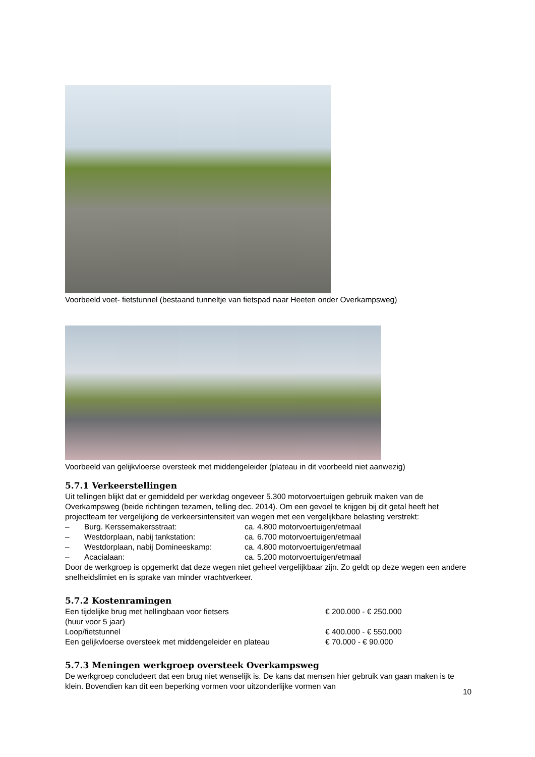Voorbeeld voet- fietstunnel (bestaand tunneltje van fietspad naar Heeten onder Overkampsweg)
Voorbeeld van gelijkvloerse oversteek met middengeleider (plateau in dit voorbeeld niet aanwezig)
5.7.1 Verkeerstellingen
Uit tellingen blijkt dat er gemiddeld per werkdag ongeveer 5.300 motorvoertuigen gebruik maken van de Overkampsweg (beide richtingen tezamen, telling dec. 2014). Om een gevoel te krijgen bij dit getal heeft het projectteam ter vergelijking de verkeersintensiteit van wegen met een vergelijkbare belasting verstrekt:
| – | Burg. Kerssemakersstraat: | ca. 4.800 motorvoertuigen/etmaal |
| – | Westdorplaan, nabij tankstation: | ca. 6.700 motorvoertuigen/etmaal |
| – | Westdorplaan, nabij Domineeskamp: | ca. 4.800 motorvoertuigen/etmaal |
| – | Acacialaan: | ca. 5.200 motorvoertuigen/etmaal |
Door de werkgroep is opgemerkt dat deze wegen niet geheel vergelijkbaar zijn. Zo geldt op deze wegen een andere snelheidslimiet en is sprake van minder vrachtverkeer.
5.7.2 Kostenramingen
| Een tijdelijke brug met hellingbaan voor fietsers (huur voor 5 jaar) | € 200.000 - € 250.000 |
| Loop/fietstunnel | € 400.000 - € 550.000 |
| Een gelijkvloerse oversteek met middengeleider en plateau | € 70.000 - € 90.000 |
5.7.3 Meningen werkgroep oversteek Overkampsweg
De werkgroep concludeert dat een brug niet wenselijk is. De kans dat mensen hier gebruik van gaan maken is te klein. Bovendien kan dit een beperking vormen voor uitzonderlijke vormen van
10